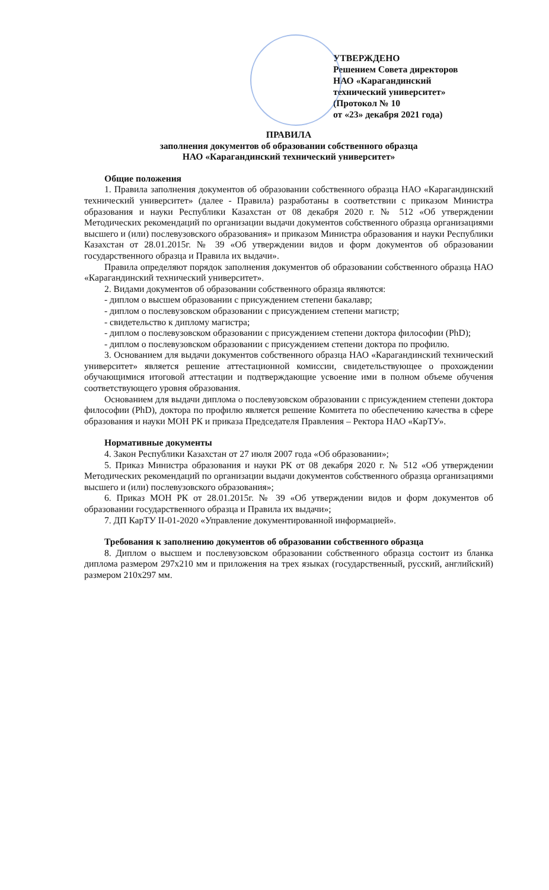УТВЕРЖДЕНО
Решением Совета директоров
НАО «Карагандинский
технический университет»
(Протокол № 10
от «23» декабря 2021 года)
ПРАВИЛА
заполнения документов об образовании собственного образца
НАО «Карагандинский технический университет»
Общие положения
1. Правила заполнения документов об образовании собственного образца НАО «Карагандинский технический университет» (далее - Правила) разработаны в соответствии с приказом Министра образования и науки Республики Казахстан от 08 декабря 2020 г. № 512 «Об утверждении Методических рекомендаций по организации выдачи документов собственного образца организациями высшего и (или) послевузовского образования» и приказом Министра образования и науки Республики Казахстан от 28.01.2015г. № 39 «Об утверждении видов и форм документов об образовании государственного образца и Правила их выдачи».
Правила определяют порядок заполнения документов об образовании собственного образца НАО «Карагандинский технический университет».
2. Видами документов об образовании собственного образца являются:
- диплом о высшем образовании с присуждением степени бакалавр;
- диплом о послевузовском образовании с присуждением степени магистр;
- свидетельство к диплому магистра;
- диплом о послевузовском образовании с присуждением степени доктора философии (PhD);
- диплом о послевузовском образовании с присуждением степени доктора по профилю.
3. Основанием для выдачи документов собственного образца НАО «Карагандинский технический университет» является решение аттестационной комиссии, свидетельствующее о прохождении обучающимися итоговой аттестации и подтверждающие усвоение ими в полном объеме обучения соответствующего уровня образования.
Основанием для выдачи диплома о послевузовском образовании с присуждением степени доктора философии (PhD), доктора по профилю является решение Комитета по обеспечению качества в сфере образования и науки МОН РК и приказа Председателя Правления – Ректора НАО «КарТУ».
Нормативные документы
4. Закон Республики Казахстан от 27 июля 2007 года «Об образовании»;
5. Приказ Министра образования и науки РК от 08 декабря 2020 г. № 512 «Об утверждении Методических рекомендаций по организации выдачи документов собственного образца организациями высшего и (или) послевузовского образования»;
6. Приказ МОН РК от 28.01.2015г. № 39 «Об утверждении видов и форм документов об образовании государственного образца и Правила их выдачи»;
7. ДП КарТУ II-01-2020 «Управление документированной информацией».
Требования к заполнению документов об образовании собственного образца
8. Диплом о высшем и послевузовском образовании собственного образца состоит из бланка диплома размером 297х210 мм и приложения на трех языках (государственный, русский, английский) размером 210х297 мм.